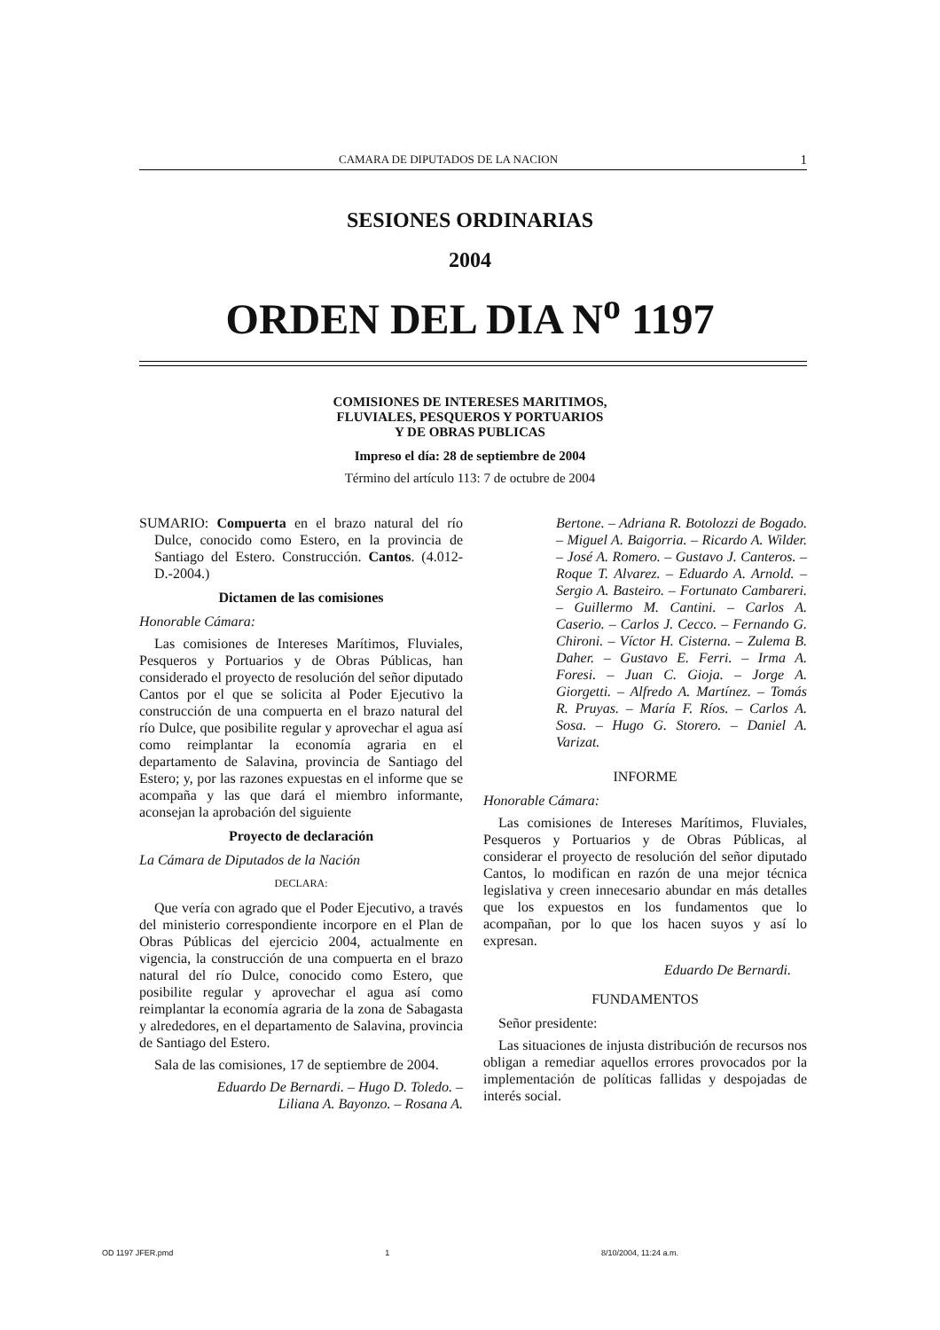CAMARA DE DIPUTADOS DE LA NACION 1
SESIONES ORDINARIAS
2004
ORDEN DEL DIA N<sup>o</sup> 1197
COMISIONES DE INTERESES MARITIMOS,
FLUVIALES, PESQUEROS Y PORTUARIOS
Y DE OBRAS PUBLICAS
Impreso el día: 28 de septiembre de 2004
Término del artículo 113: 7 de octubre de 2004
SUMARIO: Compuerta en el brazo natural del río Dulce, conocido como Estero, en la provincia de Santiago del Estero. Construcción. Cantos. (4.012-D.-2004.)
Dictamen de las comisiones
Honorable Cámara:
Las comisiones de Intereses Marítimos, Fluviales, Pesqueros y Portuarios y de Obras Públicas, han considerado el proyecto de resolución del señor diputado Cantos por el que se solicita al Poder Ejecutivo la construcción de una compuerta en el brazo natural del río Dulce, que posibilite regular y aprovechar el agua así como reimplantar la economía agraria en el departamento de Salavina, provincia de Santiago del Estero; y, por las razones expuestas en el informe que se acompaña y las que dará el miembro informante, aconsejan la aprobación del siguiente
Proyecto de declaración
La Cámara de Diputados de la Nación
DECLARA:
Que vería con agrado que el Poder Ejecutivo, a través del ministerio correspondiente incorpore en el Plan de Obras Públicas del ejercicio 2004, actualmente en vigencia, la construcción de una compuerta en el brazo natural del río Dulce, conocido como Estero, que posibilite regular y aprovechar el agua así como reimplantar la economía agraria de la zona de Sabagasta y alrededores, en el departamento de Salavina, provincia de Santiago del Estero.
Sala de las comisiones, 17 de septiembre de 2004.
Eduardo De Bernardi. – Hugo D. Toledo. – Liliana A. Bayonzo. – Rosana A.
Bertone. – Adriana R. Botolozzi de Bogado. – Miguel A. Baigorria. – Ricardo A. Wilder. – José A. Romero. – Gustavo J. Canteros. – Roque T. Alvarez. – Eduardo A. Arnold. – Sergio A. Basteiro. – Fortunato Cambareri. – Guillermo M. Cantini. – Carlos A. Caserio. – Carlos J. Cecco. – Fernando G. Chironi. – Víctor H. Cisterna. – Zulema B. Daher. – Gustavo E. Ferri. – Irma A. Foresi. – Juan C. Gioja. – Jorge A. Giorgetti. – Alfredo A. Martínez. – Tomás R. Pruyas. – María F. Ríos. – Carlos A. Sosa. – Hugo G. Storero. – Daniel A. Varizat.
INFORME
Honorable Cámara:
Las comisiones de Intereses Marítimos, Fluviales, Pesqueros y Portuarios y de Obras Públicas, al considerar el proyecto de resolución del señor diputado Cantos, lo modifican en razón de una mejor técnica legislativa y creen innecesario abundar en más detalles que los expuestos en los fundamentos que lo acompañan, por lo que los hacen suyos y así lo expresan.
Eduardo De Bernardi.
FUNDAMENTOS
Señor presidente:
Las situaciones de injusta distribución de recursos nos obligan a remediar aquellos errores provocados por la implementación de políticas fallidas y despojadas de interés social.
OD 1197 JFER.pmd 1 8/10/2004, 11:24 a.m.